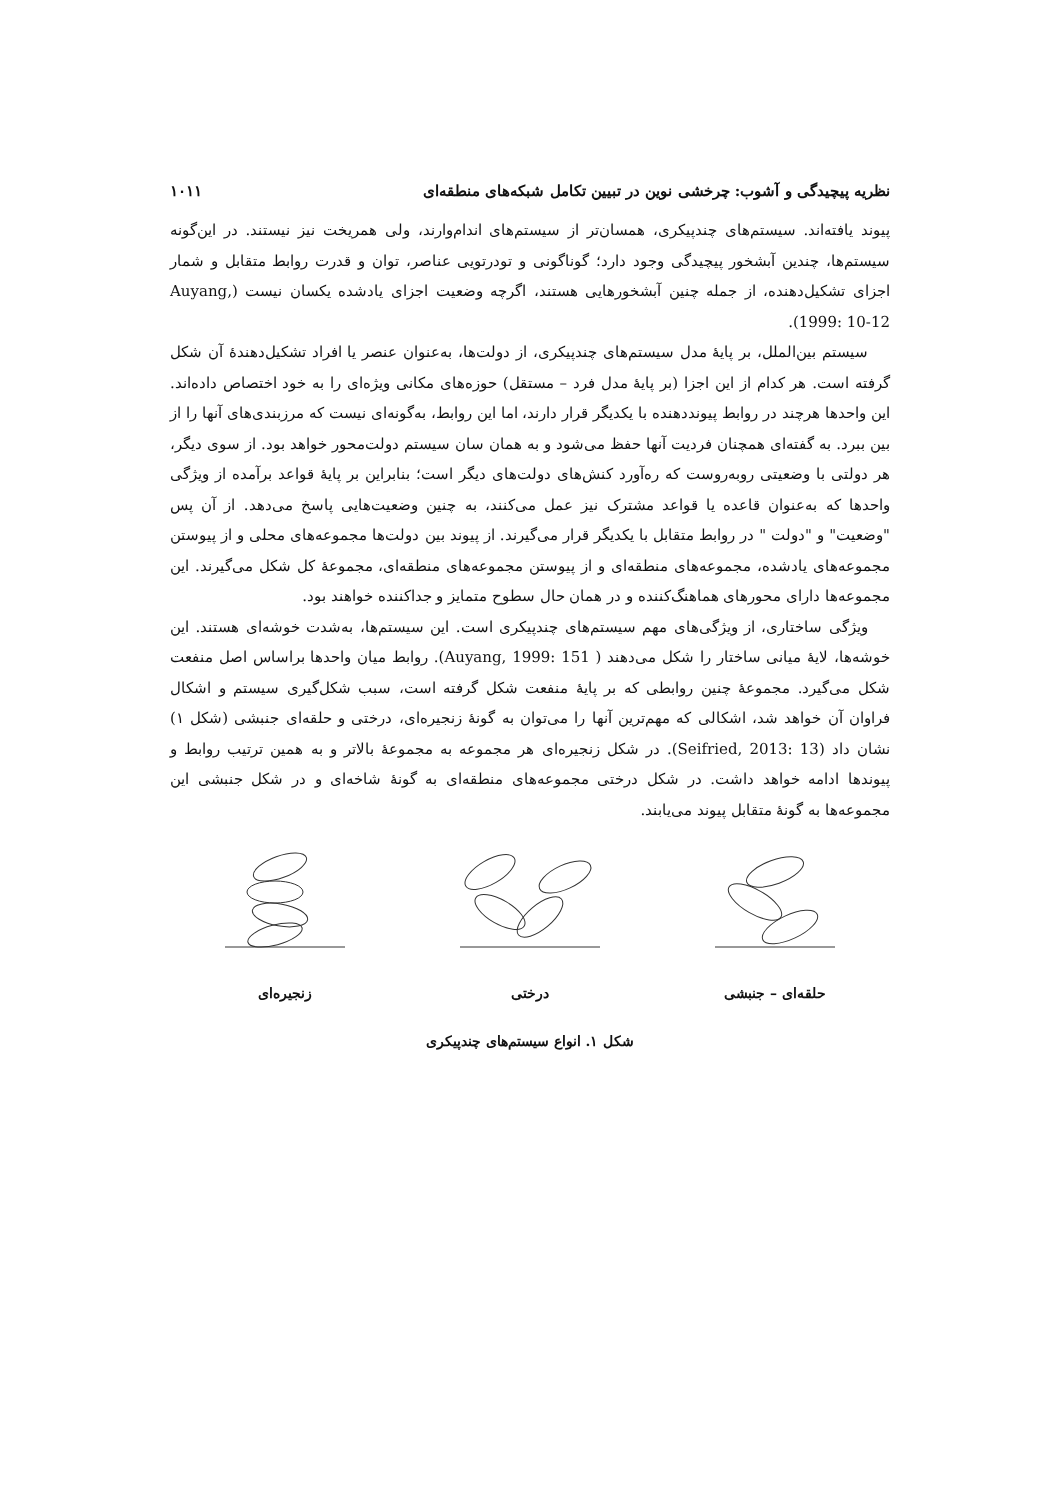نظریه پیچیدگی و آشوب: چرخشی نوین در تبیین تکامل شبکه‌های منطقه‌ای ۱۰۱۱
پیوند یافته‌اند. سیستم‌های چندپیکری، همسان‌تر از سیستم‌های اندام‌وارند، ولی همریخت نیز نیستند. در این‌گونه سیستم‌ها، چندین آبشخور پیچیدگی وجود دارد؛ گوناگونی و تودرتویی عناصر، توان و قدرت روابط متقابل و شمار اجزای تشکیل‌دهنده، از جمله چنین آبشخورهایی هستند، اگرچه وضعیت اجزای یادشده یکسان نیست (Auyang, 1999: 10-12).
سیستم بین‌الملل، بر پایهٔ مدل سیستم‌های چندپیکری، از دولت‌ها، به‌عنوان عنصر یا افراد تشکیل‌دهندهٔ آن شکل گرفته است. هر کدام از این اجزا (بر پایهٔ مدل فرد – مستقل) حوزه‌های مکانی ویژه‌ای را به خود اختصاص داده‌اند. این واحدها هرچند در روابط پیونددهنده با یکدیگر قرار دارند، اما این روابط، به‌گونه‌ای نیست که مرزبندی‌های آنها را از بین ببرد. به گفته‌ای همچنان فردیت آنها حفظ می‌شود و به همان سان سیستم دولت‌محور خواهد بود. از سوی دیگر، هر دولتی با وضعیتی روبه‌روست که ره‌آورد کنش‌های دولت‌های دیگر است؛ بنابراین بر پایهٔ قواعد برآمده از ویژگی واحدها که به‌عنوان قاعده یا قواعد مشترک نیز عمل می‌کنند، به چنین وضعیت‌هایی پاسخ می‌دهد. از آن پس "وضعیت" و "دولت " در روابط متقابل با یکدیگر قرار می‌گیرند. از پیوند بین دولت‌ها مجموعه‌های محلی و از پیوستن مجموعه‌های یادشده، مجموعه‌های منطقه‌ای و از پیوستن مجموعه‌های منطقه‌ای، مجموعهٔ کل شکل می‌گیرند. این مجموعه‌ها دارای محورهای هماهنگ‌کننده و در همان حال سطوح متمایز و جداکننده خواهند بود.
ویژگی ساختاری، از ویژگی‌های مهم سیستم‌های چندپیکری است. این سیستم‌ها، به‌شدت خوشه‌ای هستند. این خوشه‌ها، لایهٔ میانی ساختار را شکل می‌دهند ( Auyang, 1999: 151). روابط میان واحدها براساس اصل منفعت شکل می‌گیرد. مجموعهٔ چنین روابطی که بر پایهٔ منفعت شکل گرفته است، سبب شکل‌گیری سیستم و اشکال فراوان آن خواهد شد، اشکالی که مهم‌ترین آنها را می‌توان به گونهٔ زنجیره‌ای، درختی و حلقه‌ای جنبشی (شکل ۱) نشان داد (Seifried, 2013: 13). در شکل زنجیره‌ای هر مجموعه به مجموعهٔ بالاتر و به همین ترتیب روابط و پیوندها ادامه خواهد داشت. در شکل درختی مجموعه‌های منطقه‌ای به گونهٔ شاخه‌ای و در شکل جنبشی این مجموعه‌ها به گونهٔ متقابل پیوند می‌یابند.
حلقه‌ای – جنبشی درختی زنجیره‌ای
شکل ۱. انواع سیستم‌های چندپیکری